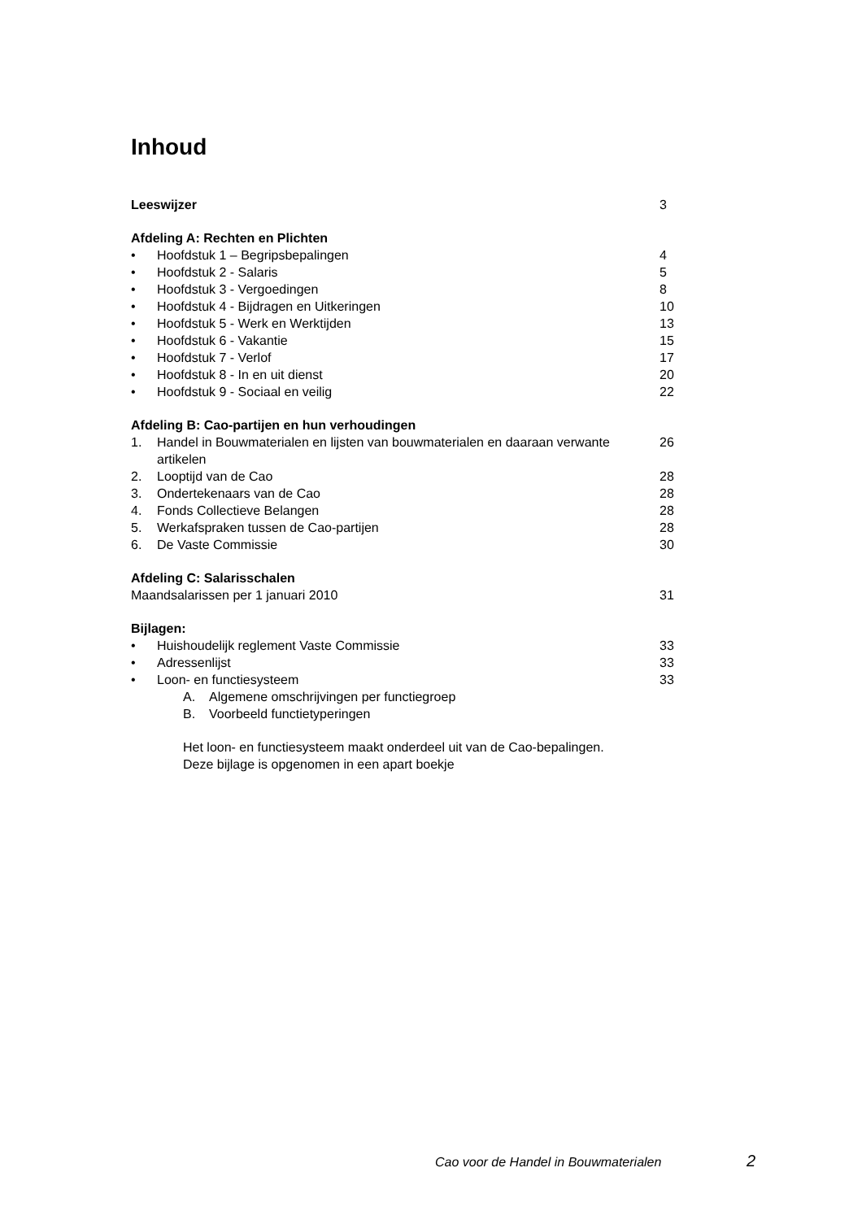Inhoud
Leeswijzer 3
Afdeling A: Rechten en Plichten
• Hoofdstuk 1 – Begripsbepalingen 4
• Hoofdstuk 2 - Salaris 5
• Hoofdstuk 3 - Vergoedingen 8
• Hoofdstuk 4 - Bijdragen en Uitkeringen 10
• Hoofdstuk 5 - Werk en Werktijden 13
• Hoofdstuk 6 - Vakantie 15
• Hoofdstuk 7 - Verlof 17
• Hoofdstuk 8 - In en uit dienst 20
• Hoofdstuk 9 - Sociaal en veilig 22
Afdeling B: Cao-partijen en hun verhoudingen
1. Handel in Bouwmaterialen en lijsten van bouwmaterialen en daaraan verwante artikelen 26
2. Looptijd van de Cao 28
3. Ondertekenaars van de Cao 28
4. Fonds Collectieve Belangen 28
5. Werkafspraken tussen de Cao-partijen 28
6. De Vaste Commissie 30
Afdeling C: Salarisschalen
Maandsalarissen per 1 januari 2010 31
Bijlagen:
• Huishoudelijk reglement Vaste Commissie 33
• Adressenlijst 33
• Loon- en functiesysteem 33
A. Algemene omschrijvingen per functiegroep
B. Voorbeeld functietyperingen
Het loon- en functiesysteem maakt onderdeel uit van de Cao-bepalingen.
Deze bijlage is opgenomen in een apart boekje
Cao voor de Handel in Bouwmaterialen
2